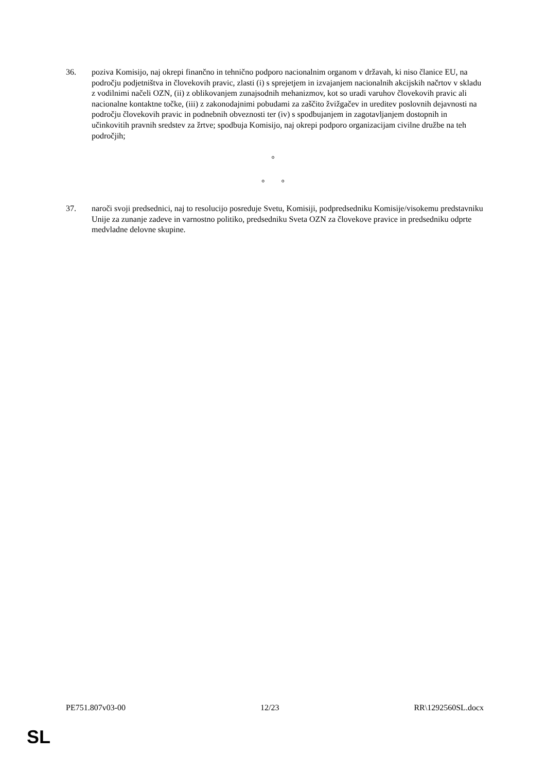36. poziva Komisijo, naj okrepi finančno in tehnično podporo nacionalnim organom v državah, ki niso članice EU, na področju podjetništva in človekovih pravic, zlasti (i) s sprejetjem in izvajanjem nacionalnih akcijskih načrtov v skladu z vodilnimi načeli OZN, (ii) z oblikovanjem zunajsodnih mehanizmov, kot so uradi varuhov človekovih pravic ali nacionalne kontaktne točke, (iii) z zakonodajnimi pobudami za zaščito žvižgačev in ureditev poslovnih dejavnosti na področju človekovih pravic in podnebnih obveznosti ter (iv) s spodbujanjem in zagotavljanjem dostopnih in učinkovitih pravnih sredstev za žrtve; spodbuja Komisijo, naj okrepi podporo organizacijam civilne družbe na teh področjih;
°
° °
37. naroči svoji predsednici, naj to resolucijo posreduje Svetu, Komisiji, podpredsedniku Komisije/visokemu predstavniku Unije za zunanje zadeve in varnostno politiko, predsedniku Sveta OZN za človekove pravice in predsedniku odprte medvladne delovne skupine.
PE751.807v03-00 12/23 RR\1292560SL.docx
SL